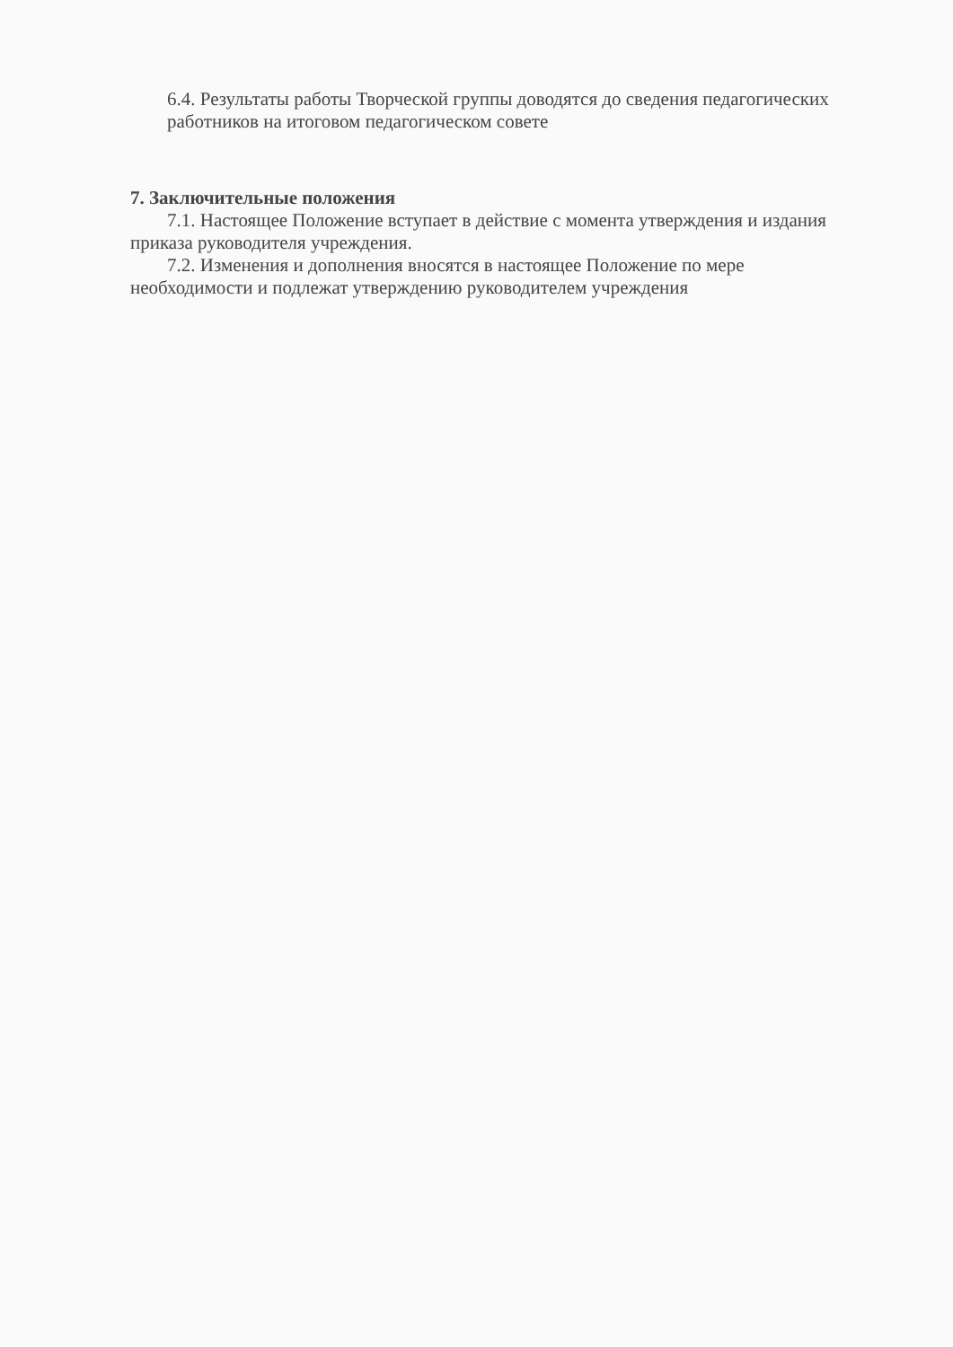6.4. Результаты работы Творческой группы доводятся до сведения педагогических работников на итоговом педагогическом совете
7. Заключительные положения
7.1. Настоящее Положение вступает в действие с момента утверждения и издания приказа руководителя учреждения.
7.2. Изменения и дополнения вносятся в настоящее Положение по мере необходимости и подлежат утверждению руководителем учреждения